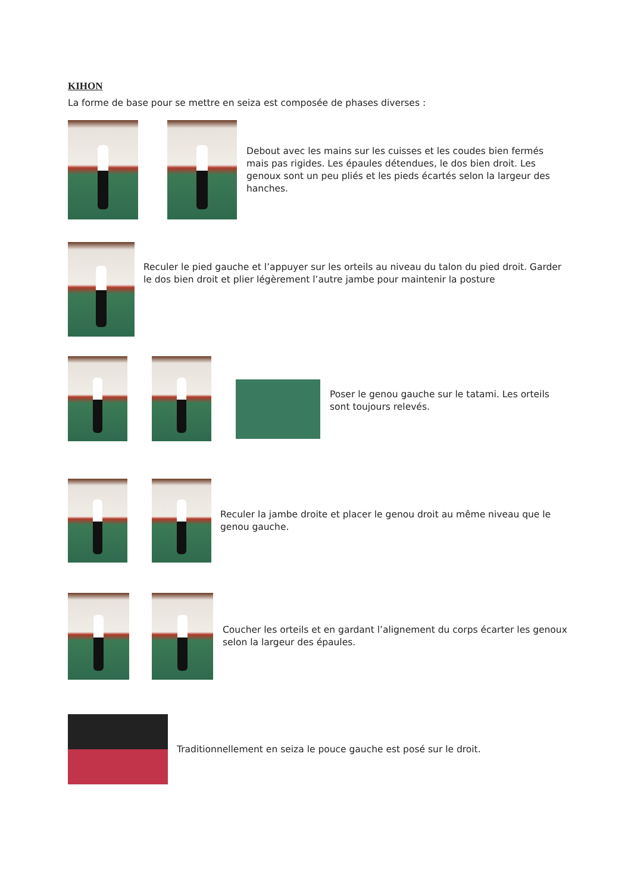KIHON
La forme de base pour se mettre en seiza est composée de phases diverses :
Debout avec les mains sur les cuisses et les coudes bien fermés mais pas rigides. Les épaules détendues, le dos bien droit. Les genoux sont un peu pliés et les pieds écartés selon la largeur des hanches.
Reculer le pied gauche et l’appuyer sur les orteils au niveau du talon du pied droit. Garder le dos bien droit et plier légèrement l’autre jambe pour maintenir la posture
Poser le genou gauche sur le tatami. Les orteils sont toujours relevés.
Reculer la jambe droite et placer le genou droit au même niveau que le genou gauche.
Coucher les orteils et en gardant l’alignement du corps écarter les genoux selon la largeur des épaules.
Traditionnellement en seiza le pouce gauche est posé sur le droit.